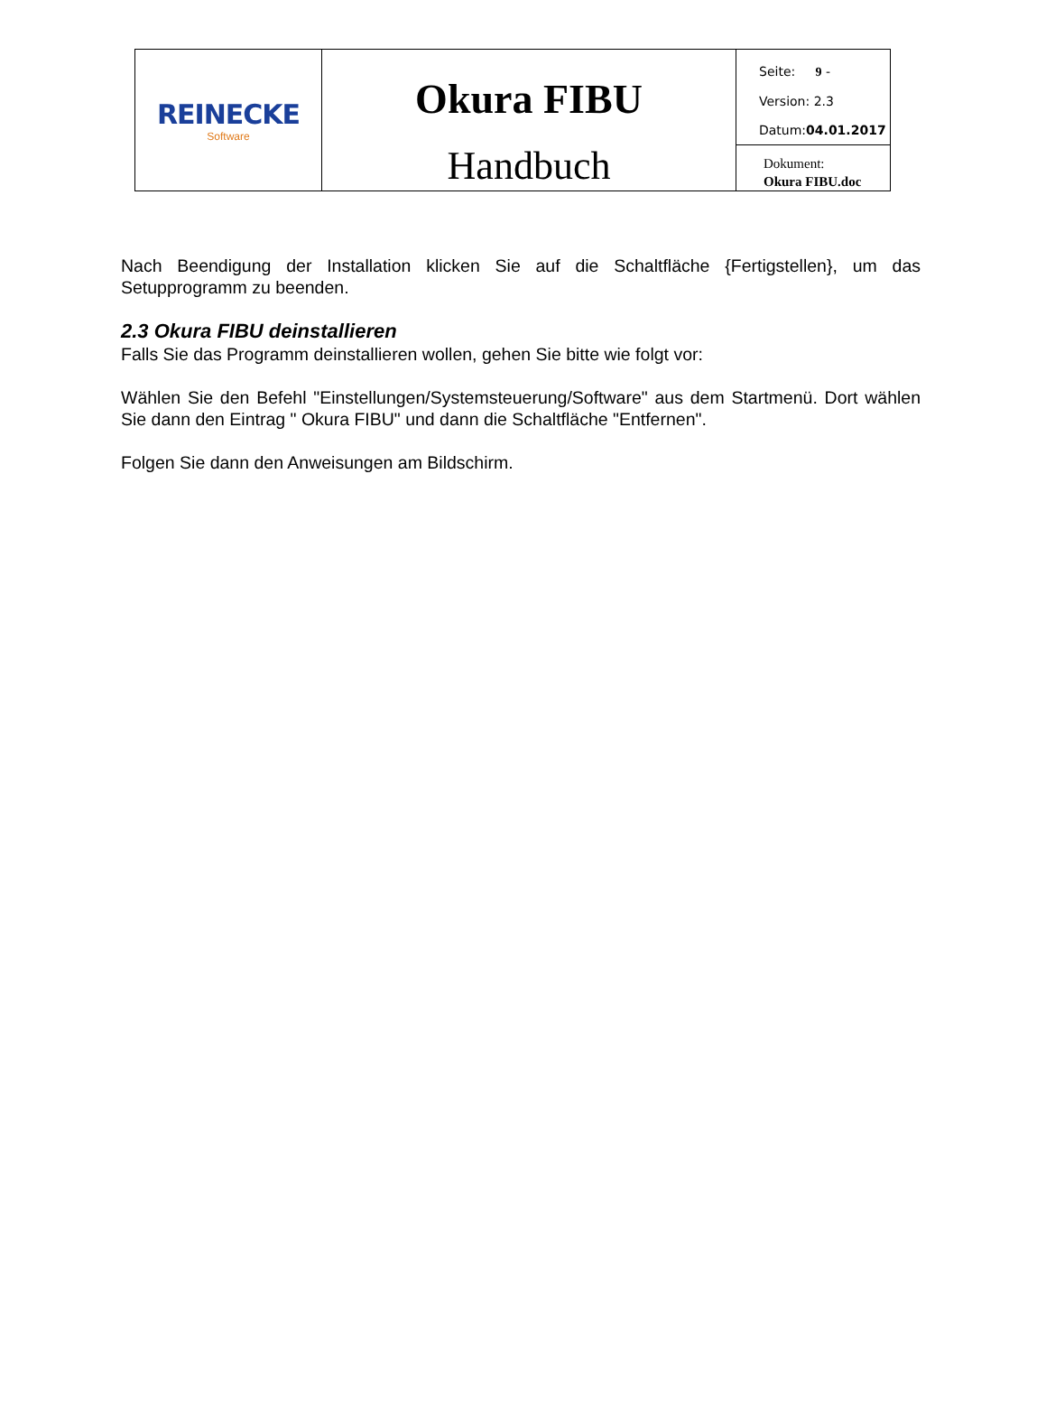| REINECKE Software | Okura FIBU Handbuch | Seite: 9 - Version: 2.3 Datum: 04.01.2017 |
| | | Dokument: Okura FIBU.doc |
Nach Beendigung der Installation klicken Sie auf die Schaltfläche {Fertigstellen}, um das Setupprogramm zu beenden.
2.3 Okura FIBU deinstallieren
Falls Sie das Programm deinstallieren wollen, gehen Sie bitte wie folgt vor:
Wählen Sie den Befehl "Einstellungen/Systemsteuerung/Software" aus dem Startmenü. Dort wählen Sie dann den Eintrag " Okura FIBU" und dann die Schaltfläche "Entfernen".
Folgen Sie dann den Anweisungen am Bildschirm.